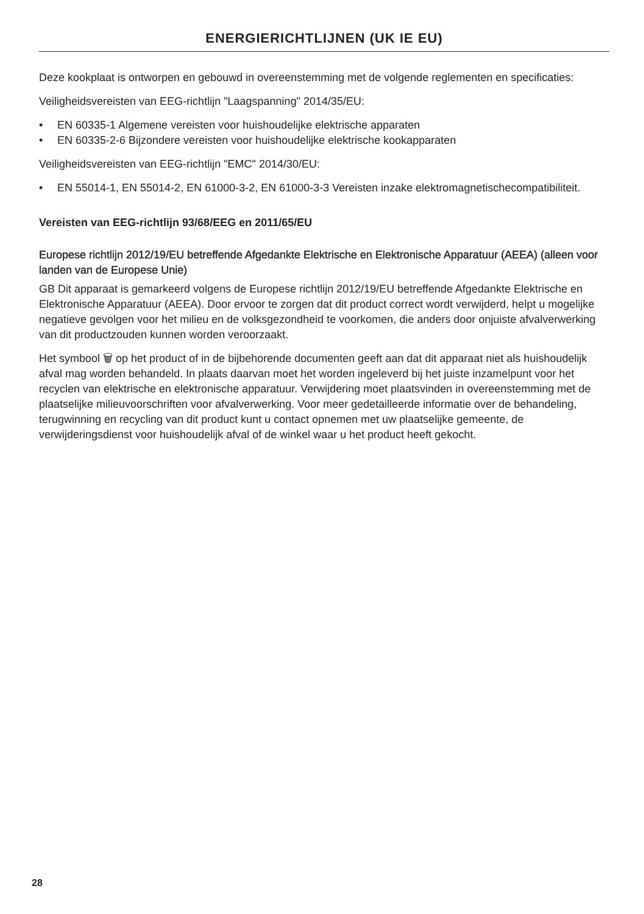ENERGIERICHTLIJNEN (UK IE EU)
Deze kookplaat is ontworpen en gebouwd in overeenstemming met de volgende reglementen en specificaties:
Veiligheidsvereisten van EEG-richtlijn "Laagspanning" 2014/35/EU:
• EN 60335-1 Algemene vereisten voor huishoudelijke elektrische apparaten
• EN 60335-2-6 Bijzondere vereisten voor huishoudelijke elektrische kookapparaten
Veiligheidsvereisten van EEG-richtlijn "EMC" 2014/30/EU:
• EN 55014-1, EN 55014-2, EN 61000-3-2, EN 61000-3-3 Vereisten inzake elektromagnetischecompatibiliteit.
Vereisten van EEG-richtlijn 93/68/EEG en 2011/65/EU
Europese richtlijn 2012/19/EU betreffende Afgedankte Elektrische en Elektronische Apparatuur (AEEA) (alleen voor landen van de Europese Unie)
GB Dit apparaat is gemarkeerd volgens de Europese richtlijn 2012/19/EU betreffende Afgedankte Elektrische en Elektronische Apparatuur (AEEA). Door ervoor te zorgen dat dit product correct wordt verwijderd, helpt u mogelijke negatieve gevolgen voor het milieu en de volksgezondheid te voorkomen, die anders door onjuiste afvalverwerking van dit productzouden kunnen worden veroorzaakt.
Het symbool 🗑 op het product of in de bijbehorende documenten geeft aan dat dit apparaat niet als huishoudelijk afval mag worden behandeld. In plaats daarvan moet het worden ingeleverd bij het juiste inzamelpunt voor het recyclen van elektrische en elektronische apparatuur. Verwijdering moet plaatsvinden in overeenstemming met de plaatselijke milieuvoorschriften voor afvalverwerking. Voor meer gedetailleerde informatie over de behandeling, terugwinning en recycling van dit product kunt u contact opnemen met uw plaatselijke gemeente, de verwijderingsdienst voor huishoudelijk afval of de winkel waar u het product heeft gekocht.
28